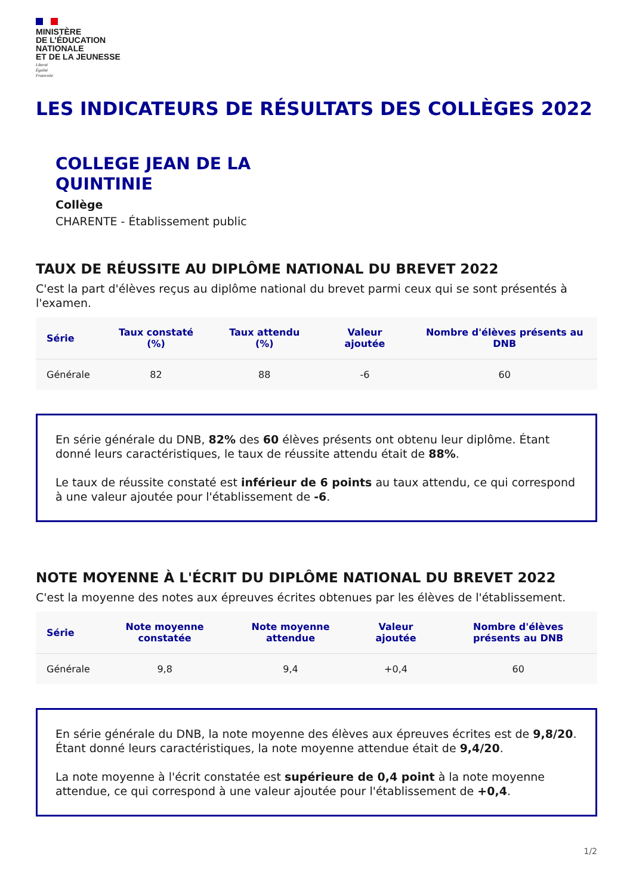MINISTÈRE
DE L’ÉDUCATION
NATIONALE
ET DE LA JEUNESSE
Liberté
Égalité
Fraternité
LES INDICATEURS DE RÉSULTATS DES COLLÈGES 2022
COLLEGE JEAN DE LA
QUINTINIE
Collège
CHARENTE - Établissement public
TAUX DE RÉUSSITE AU DIPLÔME NATIONAL DU BREVET 2022
C'est la part d'élèves reçus au diplôme national du brevet parmi ceux qui se sont présentés à l'examen.
| Série | Taux constaté (%) | Taux attendu (%) | Valeur ajoutée | Nombre d'élèves présents au DNB |
| --- | --- | --- | --- | --- |
| Générale | 82 | 88 | -6 | 60 |
En série générale du DNB, 82% des 60 élèves présents ont obtenu leur diplôme. Étant donné leurs caractéristiques, le taux de réussite attendu était de 88%.
Le taux de réussite constaté est inférieur de 6 points au taux attendu, ce qui correspond à une valeur ajoutée pour l'établissement de -6.
NOTE MOYENNE À L'ÉCRIT DU DIPLÔME NATIONAL DU BREVET 2022
C'est la moyenne des notes aux épreuves écrites obtenues par les élèves de l'établissement.
| Série | Note moyenne constatée | Note moyenne attendue | Valeur ajoutée | Nombre d'élèves présents au DNB |
| --- | --- | --- | --- | --- |
| Générale | 9,8 | 9,4 | +0,4 | 60 |
En série générale du DNB, la note moyenne des élèves aux épreuves écrites est de 9,8/20. Étant donné leurs caractéristiques, la note moyenne attendue était de 9,4/20.
La note moyenne à l'écrit constatée est supérieure de 0,4 point à la note moyenne attendue, ce qui correspond à une valeur ajoutée pour l'établissement de +0,4.
1/2